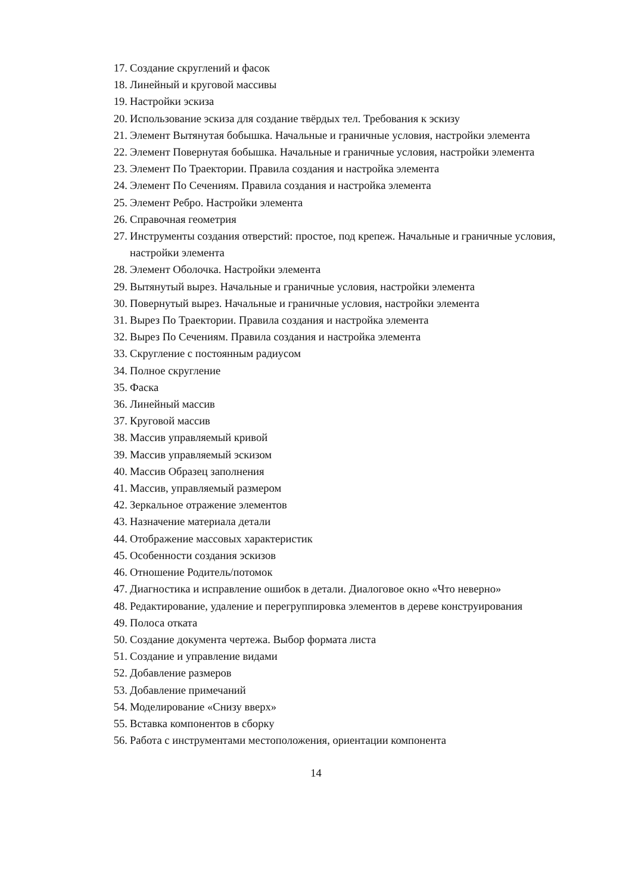17. Создание скруглений и фасок
18. Линейный и круговой массивы
19. Настройки эскиза
20. Использование эскиза для создание твёрдых тел. Требования к эскизу
21. Элемент Вытянутая бобышка. Начальные и граничные условия, настройки элемента
22. Элемент Повернутая бобышка. Начальные и граничные условия, настройки элемента
23. Элемент По Траектории. Правила создания и настройка элемента
24. Элемент По Сечениям. Правила создания и настройка элемента
25. Элемент Ребро. Настройки элемента
26. Справочная геометрия
27. Инструменты создания отверстий: простое, под крепеж. Начальные и граничные условия, настройки элемента
28. Элемент Оболочка. Настройки элемента
29. Вытянутый вырез. Начальные и граничные условия, настройки элемента
30. Повернутый вырез. Начальные и граничные условия, настройки элемента
31. Вырез По Траектории. Правила создания и настройка элемента
32. Вырез По Сечениям. Правила создания и настройка элемента
33. Скругление с постоянным радиусом
34. Полное скругление
35. Фаска
36. Линейный массив
37. Круговой массив
38. Массив управляемый кривой
39. Массив управляемый эскизом
40. Массив Образец заполнения
41. Массив, управляемый размером
42. Зеркальное отражение элементов
43. Назначение материала детали
44. Отображение массовых характеристик
45. Особенности создания эскизов
46. Отношение Родитель/потомок
47. Диагностика и исправление ошибок в детали. Диалоговое окно «Что неверно»
48. Редактирование, удаление и перегруппировка элементов в дереве конструирования
49. Полоса отката
50. Создание документа чертежа. Выбор формата листа
51. Создание и управление видами
52. Добавление размеров
53. Добавление примечаний
54. Моделирование «Снизу вверх»
55. Вставка компонентов в сборку
56. Работа с инструментами местоположения, ориентации компонента
14